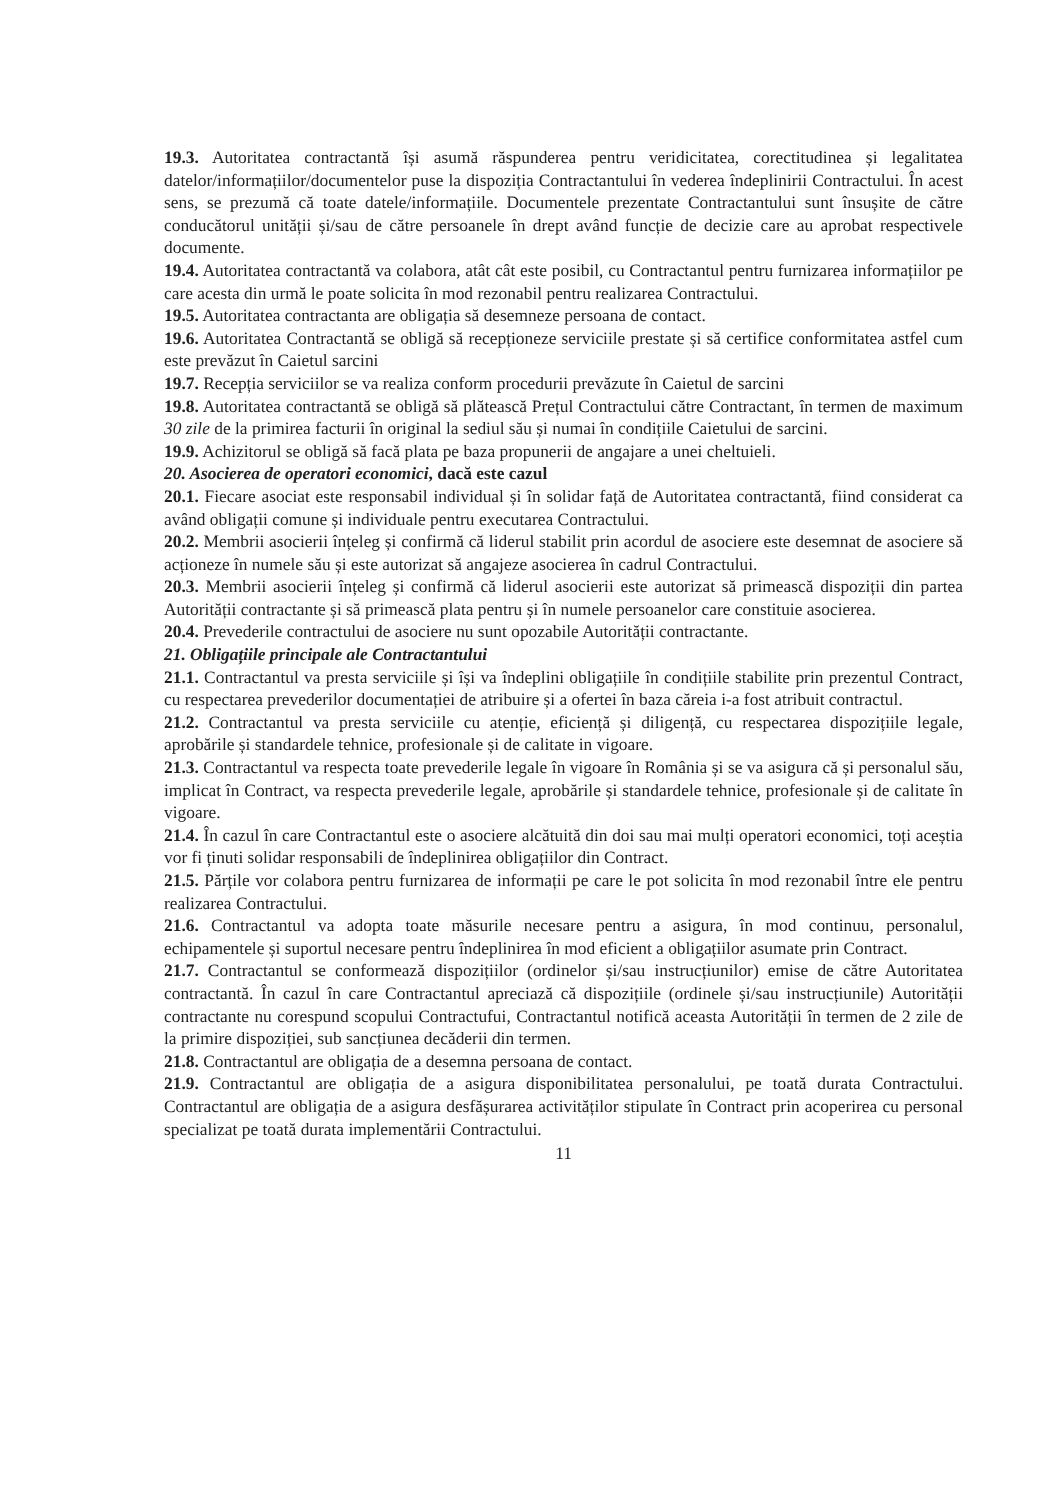19.3. Autoritatea contractantă își asumă răspunderea pentru veridicitatea, corectitudinea și legalitatea datelor/informațiilor/documentelor puse la dispoziția Contractantului în vederea îndeplinirii Contractului. În acest sens, se prezumă că toate datele/informațiile. Documentele prezentate Contractantului sunt însușite de către conducătorul unității și/sau de către persoanele în drept având funcție de decizie care au aprobat respectivele documente.
19.4. Autoritatea contractantă va colabora, atât cât este posibil, cu Contractantul pentru furnizarea informațiilor pe care acesta din urmă le poate solicita în mod rezonabil pentru realizarea Contractului.
19.5. Autoritatea contractanta are obligația să desemneze persoana de contact.
19.6. Autoritatea Contractantă se obligă să recepționeze serviciile prestate și să certifice conformitatea astfel cum este prevăzut în Caietul sarcini
19.7. Recepția serviciilor se va realiza conform procedurii prevăzute în Caietul de sarcini
19.8. Autoritatea contractantă se obligă să plătească Prețul Contractului către Contractant, în termen de maximum 30 zile de la primirea facturii în original la sediul său și numai în condițiile Caietului de sarcini.
19.9. Achizitorul se obligă să facă plata pe baza propunerii de angajare a unei cheltuieli.
20. Asocierea de operatori economici, dacă este cazul
20.1. Fiecare asociat este responsabil individual și în solidar față de Autoritatea contractantă, fiind considerat ca având obligații comune și individuale pentru executarea Contractului.
20.2. Membrii asocierii înțeleg și confirmă că liderul stabilit prin acordul de asociere este desemnat de asociere să acționeze în numele său și este autorizat să angajeze asocierea în cadrul Contractului.
20.3. Membrii asocierii înțeleg și confirmă că liderul asocierii este autorizat să primească dispoziții din partea Autorității contractante și să primească plata pentru și în numele persoanelor care constituie asocierea.
20.4. Prevederile contractului de asociere nu sunt opozabile Autorității contractante.
21. Obligațiile principale ale Contractantului
21.1. Contractantul va presta serviciile și își va îndeplini obligațiile în condițiile stabilite prin prezentul Contract, cu respectarea prevederilor documentației de atribuire și a ofertei în baza căreia i-a fost atribuit contractul.
21.2. Contractantul va presta serviciile cu atenție, eficiență și diligență, cu respectarea dispozițiile legale, aprobările și standardele tehnice, profesionale și de calitate in vigoare.
21.3. Contractantul va respecta toate prevederile legale în vigoare în România și se va asigura că și personalul său, implicat în Contract, va respecta prevederile legale, aprobările și standardele tehnice, profesionale și de calitate în vigoare.
21.4. În cazul în care Contractantul este o asociere alcătuită din doi sau mai mulți operatori economici, toți aceștia vor fi ținuti solidar responsabili de îndeplinirea obligațiilor din Contract.
21.5. Părțile vor colabora pentru furnizarea de informații pe care le pot solicita în mod rezonabil între ele pentru realizarea Contractului.
21.6. Contractantul va adopta toate măsurile necesare pentru a asigura, în mod continuu, personalul, echipamentele și suportul necesare pentru îndeplinirea în mod eficient a obligațiilor asumate prin Contract.
21.7. Contractantul se conformează dispozițiilor (ordinelor și/sau instrucțiunilor) emise de către Autoritatea contractantă. În cazul în care Contractantul apreciază că dispozițiile (ordinele și/sau instrucțiunile) Autorității contractante nu corespund scopului Contractufui, Contractantul notifică aceasta Autorității în termen de 2 zile de la primire dispoziției, sub sancțiunea decăderii din termen.
21.8. Contractantul are obligația de a desemna persoana de contact.
21.9. Contractantul are obligația de a asigura disponibilitatea personalului, pe toată durata Contractului. Contractantul are obligația de a asigura desfășurarea activităților stipulate în Contract prin acoperirea cu personal specializat pe toată durata implementării Contractului.
11